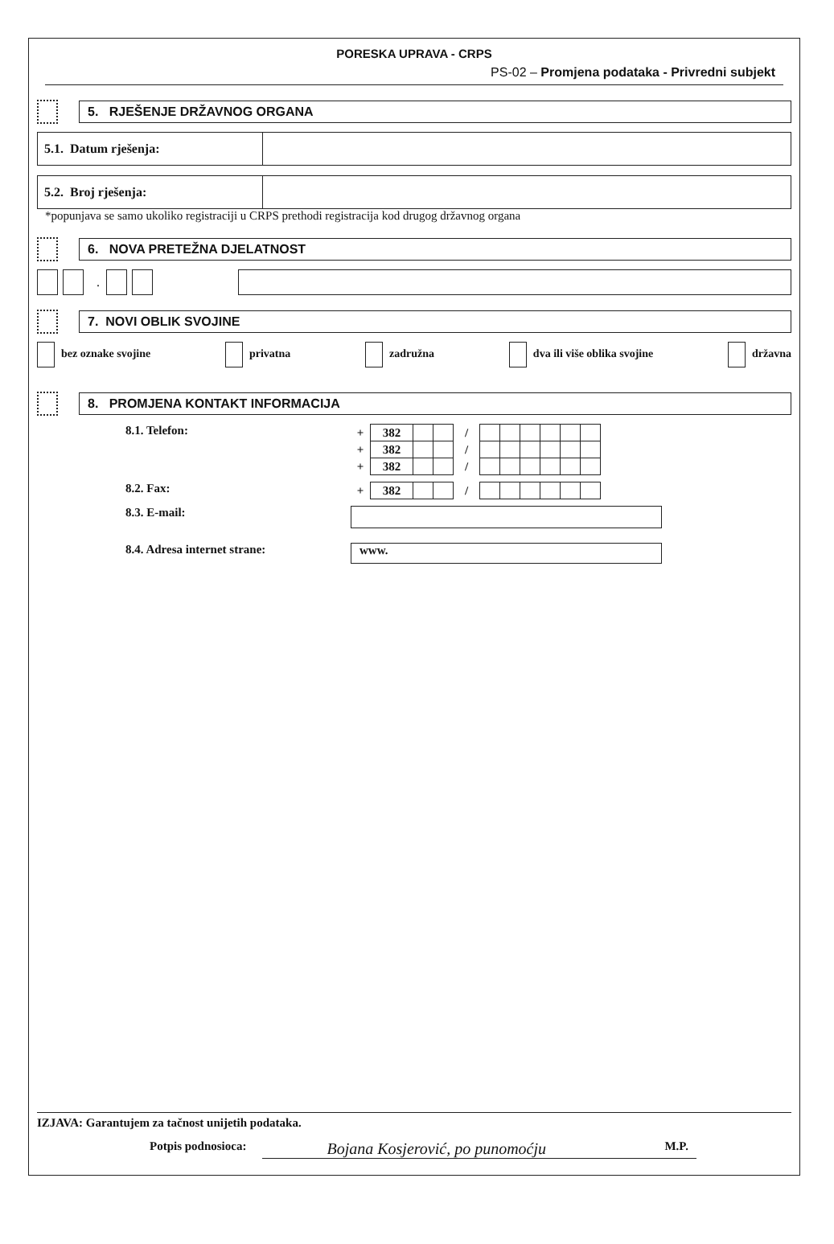PORESKA UPRAVA - CRPS
PS-02 – Promjena podataka - Privredni subjekt
5. RJEŠENJE DRŽAVNOG ORGANA
| 5.1. Datum rješenja: | |
| 5.2. Broj rješenja: | |
*popunjava se samo ukoliko registraciji u CRPS prethodi registracija kod drugog državnog organa
6. NOVA PRETEŽNA DJELATNOST
.
7. NOVI OBLIK SVOJINE
bez oznake svojine privatna zadružna dva ili više oblika svojine državna
8. PROMJENA KONTAKT INFORMACIJA
8.1. Telefon:
| + | 382 | | | / | | | | | | |
| + | 382 | | | / | | | | | | |
| + | 382 | | | / | | | | | | |
8.2. Fax:
| + | 382 | | | / | | | | | | |
8.3. E-mail:
8.4. Adresa internet strane:
www.
IZJAVA: Garantujem za tačnost unijetih podataka.
Potpis podnosioca: Bojana Kosjerović, po punomoćju M.P.